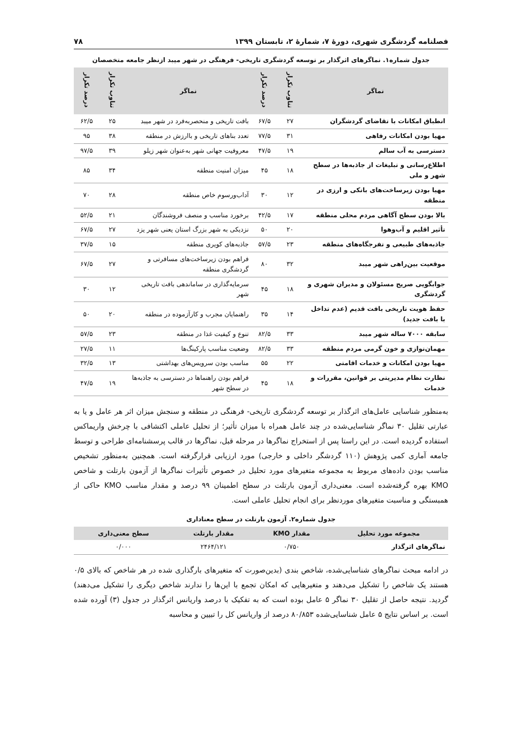فصلنامه گردشگری شهری، دورهٔ ۷، شمارهٔ ۲، تابستان ۱۳۹۹ ۷۸
جدول شماره۱. نماگرهای اثرگذار بر توسعه گردشگری تاریخی- فرهنگی در شهر میبد ازنظر جامعه متخصصان
| نماگر | تناوب تکرار | درصد تکرار | نماگر | تناوب تکرار | درصد تکرار |
| --- | --- | --- | --- | --- | --- |
| انطباق امکانات با تقاضای گردشگران | ۲۷ | ۶۷/۵ | بافت تاریخی و منحصربه‌فرد در شهر میبد | ۲۵ | ۶۲/۵ |
| مهیا بودن امکانات رفاهی | ۳۱ | ۷۷/۵ | تعدد بناهای تاریخی و باارزش در منطقه | ۳۸ | ۹۵ |
| دسترسی به آب سالم | ۱۹ | ۴۷/۵ | معروفیت جهانی شهر به‌عنوان شهر زیلو | ۳۹ | ۹۷/۵ |
| اطلاع‌رسانی و تبلیغات از جاذبه‌ها در سطح شهر و ملی | ۱۸ | ۴۵ | میزان امنیت منطقه | ۳۴ | ۸۵ |
| مهیا بودن زیرساخت‌های بانکی و ارزی در منطقه | ۱۲ | ۳۰ | آداب‌ورسوم خاص منطقه | ۲۸ | ۷۰ |
| بالا بودن سطح آگاهی مردم محلی منطقه | ۱۷ | ۴۲/۵ | برخورد مناسب و منصف فروشندگان | ۲۱ | ۵۲/۵ |
| تأثیر اقلیم و آب‌وهوا | ۲۰ | ۵۰ | نزدیکی به شهر بزرگ استان یعنی شهر یزد | ۲۷ | ۶۷/۵ |
| جاذبه‌های طبیعی و تفرجگاه‌های منطقه | ۲۳ | ۵۷/۵ | جاذبه‌های کویری منطقه | ۱۵ | ۳۷/۵ |
| موقعیت بین‌راهی شهر میبد | ۳۲ | ۸۰ | فراهم بودن زیرساخت‌های مسافرتی و گردشگری منطقه | ۲۷ | ۶۷/۵ |
| جوابگویی صریح مسئولان و مدیران شهری و گردشگری | ۱۸ | ۴۵ | سرمایه‌گذاری در ساماندهی بافت تاریخی شهر | ۱۲ | ۳۰ |
| حفظ هویت تاریخی بافت قدیم (عدم تداخل با بافت جدید) | ۱۴ | ۳۵ | راهنمایان مجرب و کارآزموده در منطقه | ۲۰ | ۵۰ |
| سابقه ۷۰۰۰ ساله شهر میبد | ۳۳ | ۸۲/۵ | تنوع و کیفیت غذا در منطقه | ۲۳ | ۵۷/۵ |
| مهمان‌نوازی و خون گرمی مردم منطقه | ۳۳ | ۸۲/۵ | وضعیت مناسب پارکینگ‌ها | ۱۱ | ۲۷/۵ |
| مهیا بودن امکانات و خدمات اقامتی | ۲۲ | ۵۵ | مناسب بودن سرویس‌های بهداشتی | ۱۳ | ۳۲/۵ |
| نظارت نظام مدیریتی بر قوانین، مقررات و خدمات | ۱۸ | ۴۵ | فراهم بودن راهنماها در دسترسی به جاذبه‌ها در سطح شهر | ۱۹ | ۴۷/۵ |
به‌منظور شناسایی عامل‌های اثرگذار بر توسعه گردشگری تاریخی- فرهنگی در منطقه و سنجش میزان اثر هر عامل و یا به عبارتی تقلیل ۳۰ نماگر شناسایی‌شده در چند عامل همراه با میزان تأثیر؛ از تحلیل عاملی اکتشافی با چرخش واریماکس استفاده گردیده است. در این راستا پس از استخراج نماگرها در مرحله قبل، نماگرها در قالب پرسشنامه‌ای طراحی و توسط جامعه آماری کمی پژوهش (۱۱۰ گردشگر داخلی و خارجی) مورد ارزیابی قرارگرفته است. همچنین به‌منظور تشخیص مناسب بودن داده‌های مربوط به مجموعه متغیرهای مورد تحلیل در خصوص تأثیرات نماگرها از آزمون بارتلت و شاخص KMO بهره گرفته‌شده است. معنی‌داری آزمون بارتلت در سطح اطمینان ۹۹ درصد و مقدار مناسب KMO حاکی از همبستگی و مناسبت متغیرهای موردنظر برای انجام تحلیل عاملی است.
جدول شماره۲. آزمون بارتلت در سطح معناداری
| مجموعه مورد تحلیل | مقدار KMO | مقدار بارتلت | سطح معنی‌داری |
| --- | --- | --- | --- |
| نماگرهای اثرگذار | ۰/۷۵۰ | ۲۴۶۴/۱۲۱ | ۰/۰۰۰ |
در ادامه مبحث نماگرهای شناسایی‌شده، شاخص بندی (بدین‌صورت که متغیرهای بارگذاری شده در هر شاخص که بالای ۰/۵ هستند یک شاخص را تشکیل می‌دهند و متغیرهایی که امکان تجمع با این‌ها را ندارند شاخص دیگری را تشکیل می‌دهند) گردید. نتیجه حاصل از تقلیل ۳۰ نماگر ۵ عامل بوده است که به تفکیک با درصد واریانس اثرگذار در جدول (۳) آورده شده است. بر اساس نتایج ۵ عامل شناسایی‌شده ۸۰/۸۵۳ درصد از واریانس کل را تبیین و محاسبه